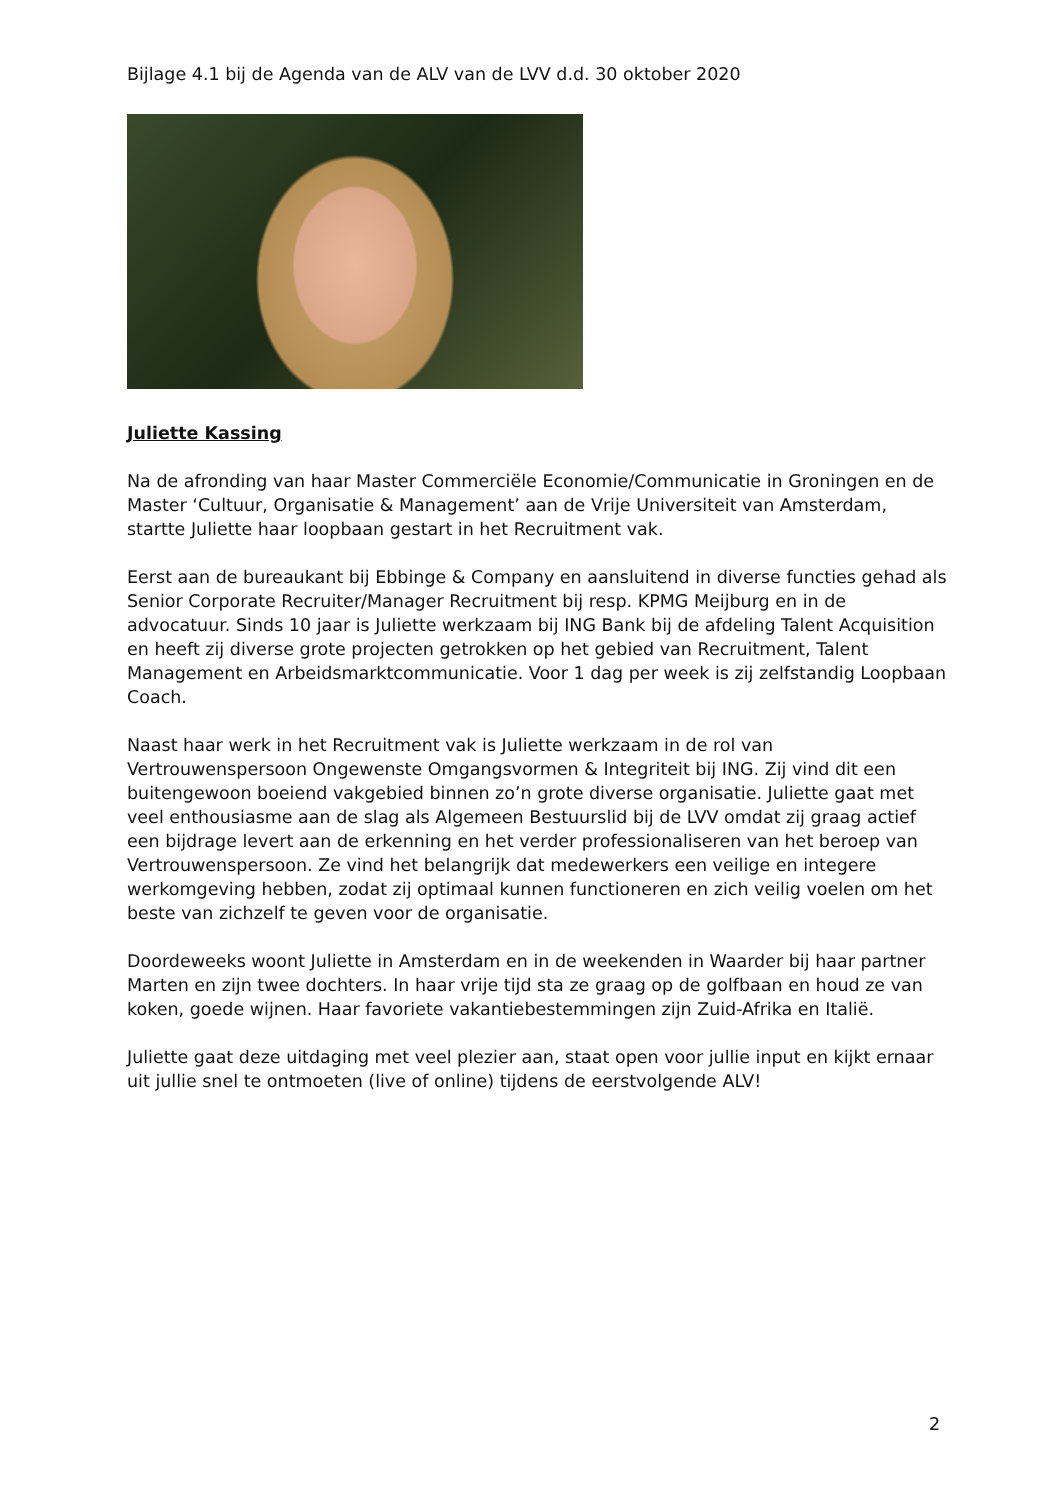Bijlage 4.1 bij de Agenda van de ALV van de LVV d.d. 30 oktober 2020
Juliette Kassing
Na de afronding van haar Master Commerciële Economie/Communicatie in Groningen en de Master ‘Cultuur, Organisatie & Management’ aan de Vrije Universiteit van Amsterdam, startte Juliette haar loopbaan gestart in het Recruitment vak.
Eerst aan de bureaukant bij Ebbinge & Company en aansluitend in diverse functies gehad als Senior Corporate Recruiter/Manager Recruitment bij resp. KPMG Meijburg en in de advocatuur. Sinds 10 jaar is Juliette werkzaam bij ING Bank bij de afdeling Talent Acquisition en heeft zij diverse grote projecten getrokken op het gebied van Recruitment, Talent Management en Arbeidsmarktcommunicatie. Voor 1 dag per week is zij zelfstandig Loopbaan Coach.
Naast haar werk in het Recruitment vak is Juliette werkzaam in de rol van Vertrouwenspersoon Ongewenste Omgangsvormen & Integriteit bij ING. Zij vind dit een buitengewoon boeiend vakgebied binnen zo’n grote diverse organisatie. Juliette gaat met veel enthousiasme aan de slag als Algemeen Bestuurslid bij de LVV omdat zij graag actief een bijdrage levert aan de erkenning en het verder professionaliseren van het beroep van Vertrouwenspersoon. Ze vind het belangrijk dat medewerkers een veilige en integere werkomgeving hebben, zodat zij optimaal kunnen functioneren en zich veilig voelen om het beste van zichzelf te geven voor de organisatie.
Doordeweeks woont Juliette in Amsterdam en in de weekenden in Waarder bij haar partner Marten en zijn twee dochters. In haar vrije tijd sta ze graag op de golfbaan en houd ze van koken, goede wijnen. Haar favoriete vakantiebestemmingen zijn Zuid-Afrika en Italië.
Juliette gaat deze uitdaging met veel plezier aan, staat open voor jullie input en kijkt ernaar uit jullie snel te ontmoeten (live of online) tijdens de eerstvolgende ALV!
2